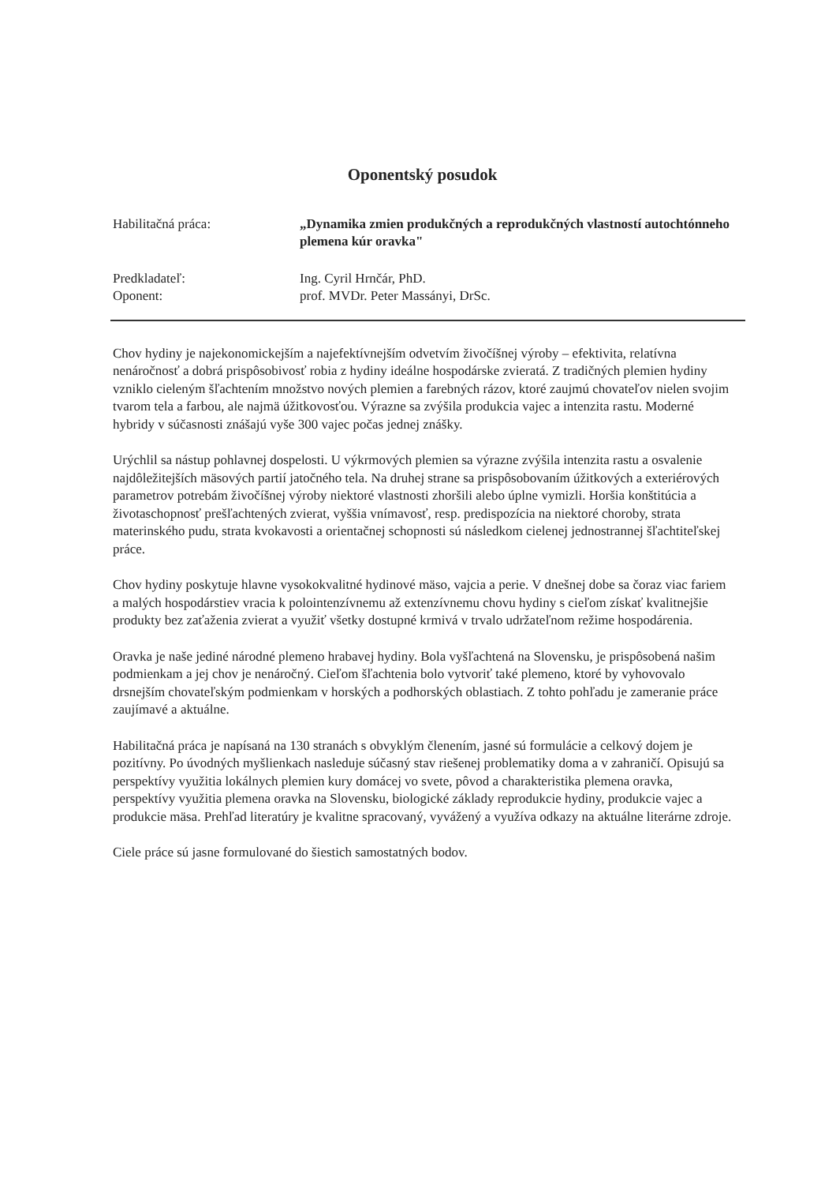Oponentský posudok
Habilitačná práca: „Dynamika zmien produkčných a reprodukčných vlastností autochtónneho plemena kúr oravka"
Predkladateľ: Ing. Cyril Hrnčár, PhD.
Oponent: prof. MVDr. Peter Massányi, DrSc.
Chov hydiny je najekonomickejším a najefektívnejším odvetvím živočíšnej výroby – efektivita, relatívna nenáročnosť a dobrá prispôsobivosť robia z hydiny ideálne hospodárske zvieratá. Z tradičných plemien hydiny vzniklo cieleným šľachtením množstvo nových plemien a farebných rázov, ktoré zaujmú chovateľov nielen svojim tvarom tela a farbou, ale najmä úžitkovosťou. Výrazne sa zvýšila produkcia vajec a intenzita rastu. Moderné hybridy v súčasnosti znášajú vyše 300 vajec počas jednej znášky.
Urýchlil sa nástup pohlavnej dospelosti. U výkrmových plemien sa výrazne zvýšila intenzita rastu a osvalenie najdôležitejších mäsových partií jatočného tela. Na druhej strane sa prispôsobovaním úžitkových a exteriérových parametrov potrebám živočíšnej výroby niektoré vlastnosti zhoršili alebo úplne vymizli. Horšia konštitúcia a životaschopnosť prešľachtených zvierat, vyššia vnímavosť, resp. predispozícia na niektoré choroby, strata materinského pudu, strata kvokavosti a orientačnej schopnosti sú následkom cielenej jednostrannej šľachtiteľskej práce.
Chov hydiny poskytuje hlavne vysokokvalitné hydinové mäso, vajcia a perie. V dnešnej dobe sa čoraz viac fariem a malých hospodárstiev vracia k polointenzívnemu až extenzívnemu chovu hydiny s cieľom získať kvalitnejšie produkty bez zaťaženia zvierat a využiť všetky dostupné krmivá v trvalo udržateľnom režime hospodárenia.
Oravka je naše jediné národné plemeno hrabavej hydiny. Bola vyšľachtená na Slovensku, je prispôsobená našim podmienkam a jej chov je nenáročný. Cieľom šľachtenia bolo vytvoriť také plemeno, ktoré by vyhovovalo drsnejším chovateľským podmienkam v horských a podhorských oblastiach. Z tohto pohľadu je zameranie práce zaujímavé a aktuálne.
Habilitačná práca je napísaná na 130 stranách s obvyklým členením, jasné sú formulácie a celkový dojem je pozitívny. Po úvodných myšlienkach nasleduje súčasný stav riešenej problematiky doma a v zahraničí. Opisujú sa perspektívy využitia lokálnych plemien kury domácej vo svete, pôvod a charakteristika plemena oravka, perspektívy využitia plemena oravka na Slovensku, biologické základy reprodukcie hydiny, produkcie vajec a produkcie mäsa. Prehľad literatúry je kvalitne spracovaný, vyvážený a využíva odkazy na aktuálne literárne zdroje.
Ciele práce sú jasne formulované do šiestich samostatných bodov.